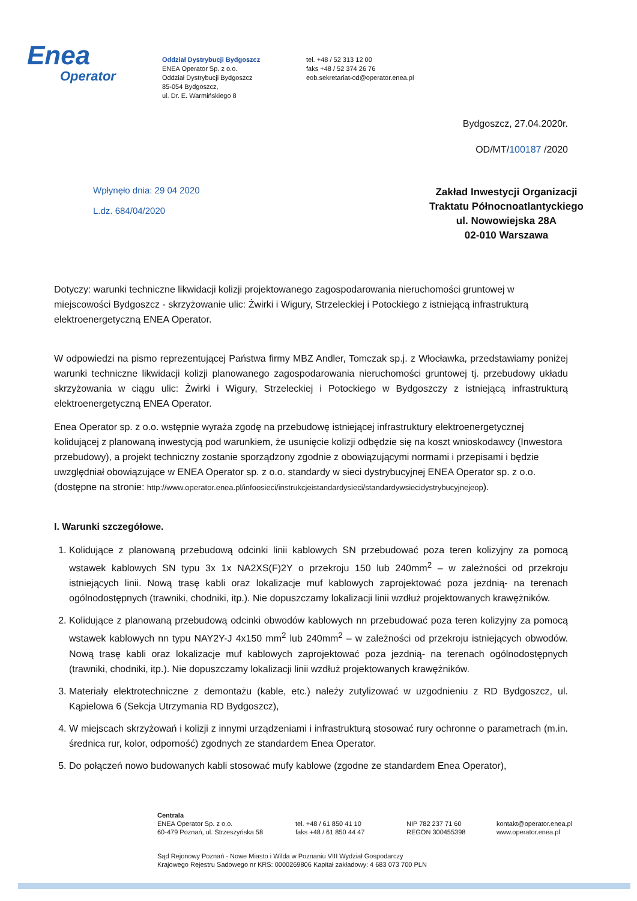Enea
Operator
Oddział Dystrybucji Bydgoszcz
ENEA Operator Sp. z o.o.
Oddział Dystrybucji Bydgoszcz
85-054 Bydgoszcz,
ul. Dr. E. Warmińskiego 8
tel. +48 / 52 313 12 00
faks +48 / 52 374 26 76
eob.sekretariat-od@operator.enea.pl
Bydgoszcz, 27.04.2020r.
OD/MT/100187 /2020
Wpłynęło dnia: 29 04 2020
L.dz. 684/04/2020
Zakład Inwestycji Organizacji
Traktatu Północnoatlantyckiego
ul. Nowowiejska 28A
02-010 Warszawa
Dotyczy: warunki techniczne likwidacji kolizji projektowanego zagospodarowania nieruchomości gruntowej w miejscowości Bydgoszcz - skrzyżowanie ulic: Żwirki i Wigury, Strzeleckiej i Potockiego z istniejącą infrastrukturą elektroenergetyczną ENEA Operator.
W odpowiedzi na pismo reprezentującej Państwa firmy MBZ Andler, Tomczak sp.j. z Włocławka, przedstawiamy poniżej warunki techniczne likwidacji kolizji planowanego zagospodarowania nieruchomości gruntowej tj. przebudowy układu skrzyżowania w ciągu ulic: Żwirki i Wigury, Strzeleckiej i Potockiego w Bydgoszczy z istniejącą infrastrukturą elektroenergetyczną ENEA Operator.
Enea Operator sp. z o.o. wstępnie wyraża zgodę na przebudowę istniejącej infrastruktury elektroenergetycznej kolidującej z planowaną inwestycją pod warunkiem, że usunięcie kolizji odbędzie się na koszt wnioskodawcy (Inwestora przebudowy), a projekt techniczny zostanie sporządzony zgodnie z obowiązującymi normami i przepisami i będzie uwzględniał obowiązujące w ENEA Operator sp. z o.o. standardy w sieci dystrybucyjnej ENEA Operator sp. z o.o. (dostępne na stronie: http://www.operator.enea.pl/infoosieci/instrukcjeistandardysieci/standardywsiecidystrybucyjnejeop).
I. Warunki szczegółowe.
1. Kolidujące z planowaną przebudową odcinki linii kablowych SN przebudować poza teren kolizyjny za pomocą wstawek kablowych SN typu 3x 1x NA2XS(F)2Y o przekroju 150 lub 240mm<sup>2</sup> – w zależności od przekroju istniejących linii. Nową trasę kabli oraz lokalizacje muf kablowych zaprojektować poza jezdnią- na terenach ogólnodostępnych (trawniki, chodniki, itp.). Nie dopuszczamy lokalizacji linii wzdłuż projektowanych krawężników.
2. Kolidujące z planowaną przebudową odcinki obwodów kablowych nn przebudować poza teren kolizyjny za pomocą wstawek kablowych nn typu NAY2Y-J 4x150 mm<sup>2</sup> lub 240mm<sup>2</sup> – w zależności od przekroju istniejących obwodów. Nową trasę kabli oraz lokalizacje muf kablowych zaprojektować poza jezdnią- na terenach ogólnodostępnych (trawniki, chodniki, itp.). Nie dopuszczamy lokalizacji linii wzdłuż projektowanych krawężników.
3. Materiały elektrotechniczne z demontażu (kable, etc.) należy zutylizować w uzgodnieniu z RD Bydgoszcz, ul. Kąpielowa 6 (Sekcja Utrzymania RD Bydgoszcz),
4. W miejscach skrzyżowań i kolizji z innymi urządzeniami i infrastrukturą stosować rury ochronne o parametrach (m.in. średnica rur, kolor, odporność) zgodnych ze standardem Enea Operator.
5. Do połączeń nowo budowanych kabli stosować mufy kablowe (zgodne ze standardem Enea Operator),
Centrala
ENEA Operator Sp. z o.o.
60-479 Poznań, ul. Strzeszyńska 58
tel. +48 / 61 850 41 10
faks +48 / 61 850 44 47
NIP 782 237 71 60
REGON 300455398
kontakt@operator.enea.pl
www.operator.enea.pl
Sąd Rejonowy Poznań - Nowe Miasto i Wilda w Poznaniu VIII Wydział Gospodarczy
Krajowego Rejestru Sadowego nr KRS: 0000269806 Kapitał zakładowy: 4 683 073 700 PLN